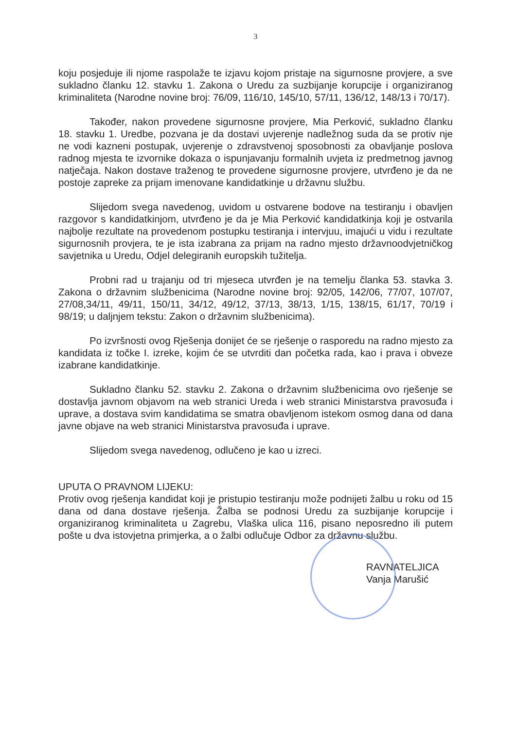3
koju posjeduje ili njome raspolaže te izjavu kojom pristaje na sigurnosne provjere, a sve sukladno članku 12. stavku 1. Zakona o Uredu za suzbijanje korupcije i organiziranog kriminaliteta (Narodne novine broj: 76/09, 116/10, 145/10, 57/11, 136/12, 148/13 i 70/17).
Također, nakon provedene sigurnosne provjere, Mia Perković, sukladno članku 18. stavku 1. Uredbe, pozvana je da dostavi uvjerenje nadležnog suda da se protiv nje ne vodi kazneni postupak, uvjerenje o zdravstvenoj sposobnosti za obavljanje poslova radnog mjesta te izvornike dokaza o ispunjavanju formalnih uvjeta iz predmetnog javnog natječaja. Nakon dostave traženog te provedene sigurnosne provjere, utvrđeno je da ne postoje zapreke za prijam imenovane kandidatkinje u državnu službu.
Slijedom svega navedenog, uvidom u ostvarene bodove na testiranju i obavljen razgovor s kandidatkinjom, utvrđeno je da je Mia Perković kandidatkinja koji je ostvarila najbolje rezultate na provedenom postupku testiranja i intervjuu, imajući u vidu i rezultate sigurnosnih provjera, te je ista izabrana za prijam na radno mjesto državnoodvjetničkog savjetnika u Uredu, Odjel delegiranih europskih tužitelja.
Probni rad u trajanju od tri mjeseca utvrđen je na temelju članka 53. stavka 3. Zakona o državnim službenicima (Narodne novine broj: 92/05, 142/06, 77/07, 107/07, 27/08,34/11, 49/11, 150/11, 34/12, 49/12, 37/13, 38/13, 1/15, 138/15, 61/17, 70/19 i 98/19; u daljnjem tekstu: Zakon o državnim službenicima).
Po izvršnosti ovog Rješenja donijet će se rješenje o rasporedu na radno mjesto za kandidata iz točke I. izreke, kojim će se utvrditi dan početka rada, kao i prava i obveze izabrane kandidatkinje.
Sukladno članku 52. stavku 2. Zakona o državnim službenicima ovo rješenje se dostavlja javnom objavom na web stranici Ureda i web stranici Ministarstva pravosuđa i uprave, a dostava svim kandidatima se smatra obavljenom istekom osmog dana od dana javne objave na web stranici Ministarstva pravosuđa i uprave.
Slijedom svega navedenog, odlučeno je kao u izreci.
UPUTA O PRAVNOM LIJEKU:
Protiv ovog rješenja kandidat koji je pristupio testiranju može podnijeti žalbu u roku od 15 dana od dana dostave rješenja. Žalba se podnosi Uredu za suzbijanje korupcije i organiziranog kriminaliteta u Zagrebu, Vlaška ulica 116, pisano neposredno ili putem pošte u dva istovjetna primjerka, a o žalbi odlučuje Odbor za državnu službu.
RAVNATELJICA
Vanja Marušić